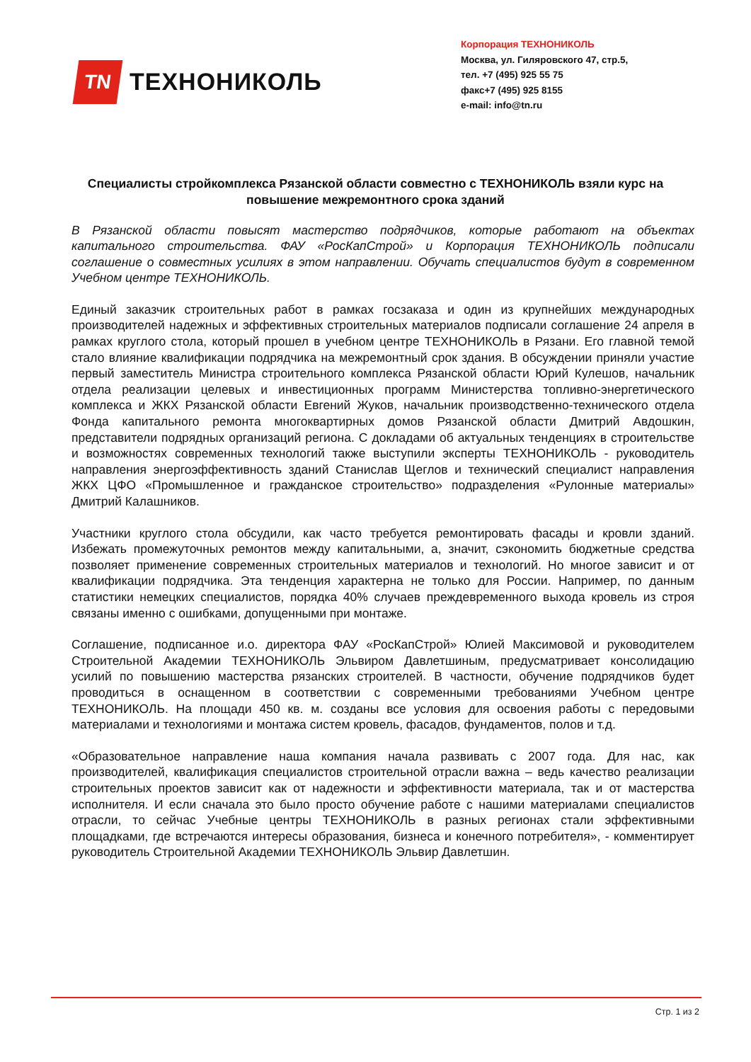TN
ТЕХНОНИКОЛЬ
Корпорация ТЕХНОНИКОЛЬ
Москва, ул. Гиляровского 47, стр.5,
тел. +7 (495) 925 55 75
факс+7 (495) 925 8155
e-mail: info@tn.ru
Специалисты стройкомплекса Рязанской области совместно с ТЕХНОНИКОЛЬ взяли курс на повышение межремонтного срока зданий
В Рязанской области повысят мастерство подрядчиков, которые работают на объектах капитального строительства. ФАУ «РосКапСтрой» и Корпорация ТЕХНОНИКОЛЬ подписали соглашение о совместных усилиях в этом направлении. Обучать специалистов будут в современном Учебном центре ТЕХНОНИКОЛЬ.
Единый заказчик строительных работ в рамках госзаказа и один из крупнейших международных производителей надежных и эффективных строительных материалов подписали соглашение 24 апреля в рамках круглого стола, который прошел в учебном центре ТЕХНОНИКОЛЬ в Рязани. Его главной темой стало влияние квалификации подрядчика на межремонтный срок здания. В обсуждении приняли участие первый заместитель Министра строительного комплекса Рязанской области Юрий Кулешов, начальник отдела реализации целевых и инвестиционных программ Министерства топливно-энергетического комплекса и ЖКХ Рязанской области Евгений Жуков, начальник производственно-технического отдела Фонда капитального ремонта многоквартирных домов Рязанской области Дмитрий Авдошкин, представители подрядных организаций региона. С докладами об актуальных тенденциях в строительстве и возможностях современных технологий также выступили эксперты ТЕХНОНИКОЛЬ - руководитель направления энергоэффективность зданий Станислав Щеглов и технический специалист направления ЖКХ ЦФО «Промышленное и гражданское строительство» подразделения «Рулонные материалы» Дмитрий Калашников.
Участники круглого стола обсудили, как часто требуется ремонтировать фасады и кровли зданий. Избежать промежуточных ремонтов между капитальными, а, значит, сэкономить бюджетные средства позволяет применение современных строительных материалов и технологий. Но многое зависит и от квалификации подрядчика. Эта тенденция характерна не только для России. Например, по данным статистики немецких специалистов, порядка 40% случаев преждевременного выхода кровель из строя связаны именно с ошибками, допущенными при монтаже.
Соглашение, подписанное и.о. директора ФАУ «РосКапСтрой» Юлией Максимовой и руководителем Строительной Академии ТЕХНОНИКОЛЬ Эльвиром Давлетшиным, предусматривает консолидацию усилий по повышению мастерства рязанских строителей. В частности, обучение подрядчиков будет проводиться в оснащенном в соответствии с современными требованиями Учебном центре ТЕХНОНИКОЛЬ. На площади 450 кв. м. созданы все условия для освоения работы с передовыми материалами и технологиями и монтажа систем кровель, фасадов, фундаментов, полов и т.д.
«Образовательное направление наша компания начала развивать с 2007 года. Для нас, как производителей, квалификация специалистов строительной отрасли важна – ведь качество реализации строительных проектов зависит как от надежности и эффективности материала, так и от мастерства исполнителя. И если сначала это было просто обучение работе с нашими материалами специалистов отрасли, то сейчас Учебные центры ТЕХНОНИКОЛЬ в разных регионах стали эффективными площадками, где встречаются интересы образования, бизнеса и конечного потребителя», - комментирует руководитель Строительной Академии ТЕХНОНИКОЛЬ Эльвир Давлетшин.
Стр. 1 из 2